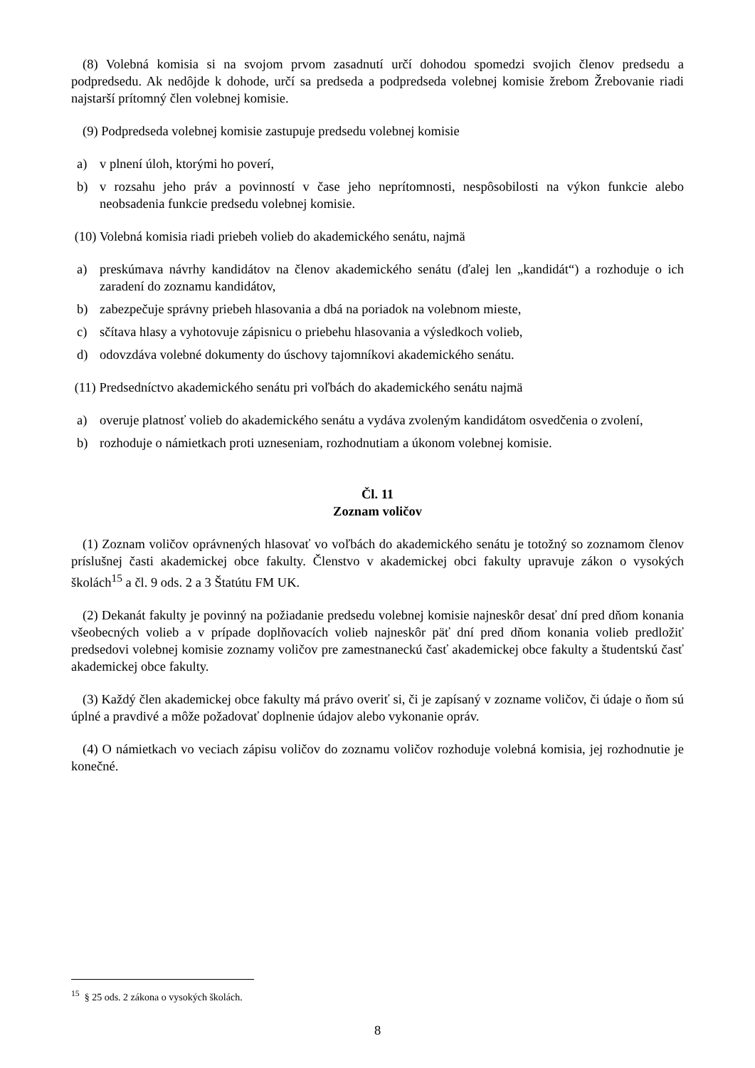(8) Volebná komisia si na svojom prvom zasadnutí určí dohodou spomedzi svojich členov predsedu a podpredsedu. Ak nedôjde k dohode, určí sa predseda a podpredseda volebnej komisie žrebom Žrebovanie riadi najstarší prítomný člen volebnej komisie.
(9) Podpredseda volebnej komisie zastupuje predsedu volebnej komisie
a) v plnení úloh, ktorými ho poverí,
b) v rozsahu jeho práv a povinností v čase jeho neprítomnosti, nespôsobilosti na výkon funkcie alebo neobsadenia funkcie predsedu volebnej komisie.
(10) Volebná komisia riadi priebeh volieb do akademického senátu, najmä
a) preskúmava návrhy kandidátov na členov akademického senátu (ďalej len „kandidát“) a rozhoduje o ich zaradení do zoznamu kandidátov,
b) zabezpečuje správny priebeh hlasovania a dbá na poriadok na volebnom mieste,
c) sčítava hlasy a vyhotovuje zápisnicu o priebehu hlasovania a výsledkoch volieb,
d) odovzdáva volebné dokumenty do úschovy tajomníkovi akademického senátu.
(11) Predsedníctvo akademického senátu pri voľbách do akademického senátu najmä
a) overuje platnosť volieb do akademického senátu a vydáva zvoleným kandidátom osvedčenia o zvolení,
b) rozhoduje o námietkach proti uzneseniam, rozhodnutiam a úkonom volebnej komisie.
Čl. 11
Zoznam voličov
(1) Zoznam voličov oprávnených hlasovať vo voľbách do akademického senátu je totožný so zoznamom členov príslušnej časti akademickej obce fakulty. Členstvo v akademickej obci fakulty upravuje zákon o vysokých školách<sup>15</sup> a čl. 9 ods. 2 a 3 Štatútu FM UK.
(2) Dekanát fakulty je povinný na požiadanie predsedu volebnej komisie najneskôr desať dní pred dňom konania všeobecných volieb a v prípade doplňovacích volieb najneskôr päť dní pred dňom konania volieb predložiť predsedovi volebnej komisie zoznamy voličov pre zamestnaneckú časť akademickej obce fakulty a študentskú časť akademickej obce fakulty.
(3) Každý člen akademickej obce fakulty má právo overiť si, či je zapísaný v zozname voličov, či údaje o ňom sú úplné a pravdivé a môže požadovať doplnenie údajov alebo vykonanie opráv.
(4) O námietkach vo veciach zápisu voličov do zoznamu voličov rozhoduje volebná komisia, jej rozhodnutie je konečné.
<sup>15</sup> § 25 ods. 2 zákona o vysokých školách.
8